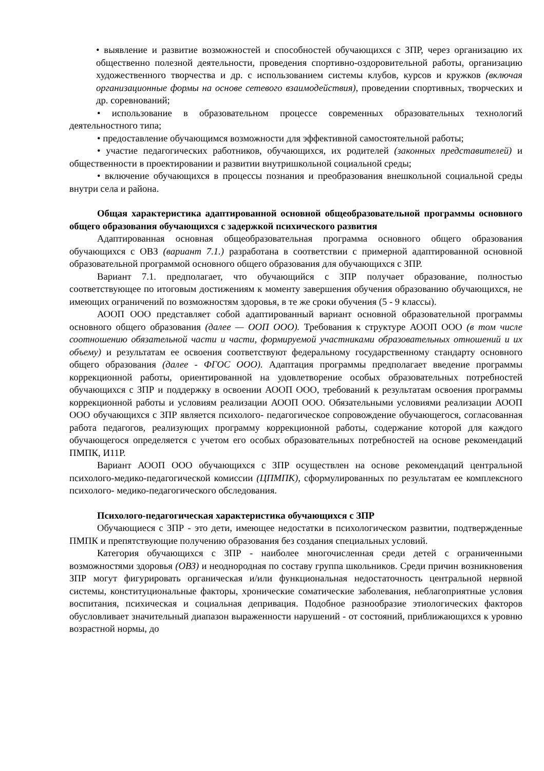• выявление и развитие возможностей и способностей обучающихся с ЗПР, через организацию их общественно полезной деятельности, проведения спортивно-оздоровительной работы, организацию художественного творчества и др. с использованием системы клубов, курсов и кружков (включая организационные формы на основе сетевого взаимодействия), проведении спортивных, творческих и др. соревнований;
• использование в образовательном процессе современных образовательных технологий деятельностного типа;
• предоставление обучающимся возможности для эффективной самостоятельной работы;
• участие педагогических работников, обучающихся, их родителей (законных представителей) и общественности в проектировании и развитии внутришкольной социальной среды;
• включение обучающихся в процессы познания и преобразования внешкольной социальной среды внутри села и района.
Общая характеристика адаптированной основной общеобразовательной программы основного общего образования обучающихся с задержкой психического развития
Адаптированная основная общеобразовательная программа основного общего образования обучающихся с ОВЗ (вариант 7.1.) разработана в соответствии с примерной адаптированной основной образовательной программой основного общего образования для обучающихся с ЗПР.
Вариант 7.1. предполагает, что обучающийся с ЗПР получает образование, полностью соответствующее по итоговым достижениям к моменту завершения обучения образованию обучающихся, не имеющих ограничений по возможностям здоровья, в те же сроки обучения (5 - 9 классы).
АООП ООО представляет собой адаптированный вариант основной образовательной программы основного общего образования (далее — ООП ООО). Требования к структуре АООП ООО (в том числе соотношению обязательной части и части, формируемой участниками образовательных отношений и их объему) и результатам ее освоения соответствуют федеральному государственному стандарту основного общего образования (далее - ФГОС ООО). Адаптация программы предполагает введение программы коррекционной работы, ориентированной на удовлетворение особых образовательных потребностей обучающихся с ЗПР и поддержку в освоении АООП ООО, требований к результатам освоения программы коррекционной работы и условиям реализации АООП ООО. Обязательными условиями реализации АООП ООО обучающихся с ЗПР является психолого- педагогическое сопровождение обучающегося, согласованная работа педагогов, реализующих программу коррекционной работы, содержание которой для каждого обучающегося определяется с учетом его особых образовательных потребностей на основе рекомендаций ПМПК, И11Р.
Вариант АООП ООО обучающихся с ЗПР осуществлен на основе рекомендаций центральной психолого-медико-педагогической комиссии (ЦПМПК), сформулированных по результатам ее комплексного психолого- медико-педагогического обследования.
Психолого-педагогическая характеристика обучающихся с ЗПР
Обучающиеся с ЗПР - это дети, имеющее недостатки в психологическом развитии, подтвержденные ПМПК и препятствующие получению образования без создания специальных условий.
Категория обучающихся с ЗПР - наиболее многочисленная среди детей с ограниченными возможностями здоровья (ОВЗ) и неоднородная по составу группа школьников. Среди причин возникновения ЗПР могут фигурировать органическая и/или функциональная недостаточность центральной нервной системы, конституциональные факторы, хронические соматические заболевания, неблагоприятные условия воспитания, психическая и социальная депривация. Подобное разнообразие этиологических факторов обусловливает значительный диапазон выраженности нарушений - от состояний, приближающихся к уровню возрастной нормы, до